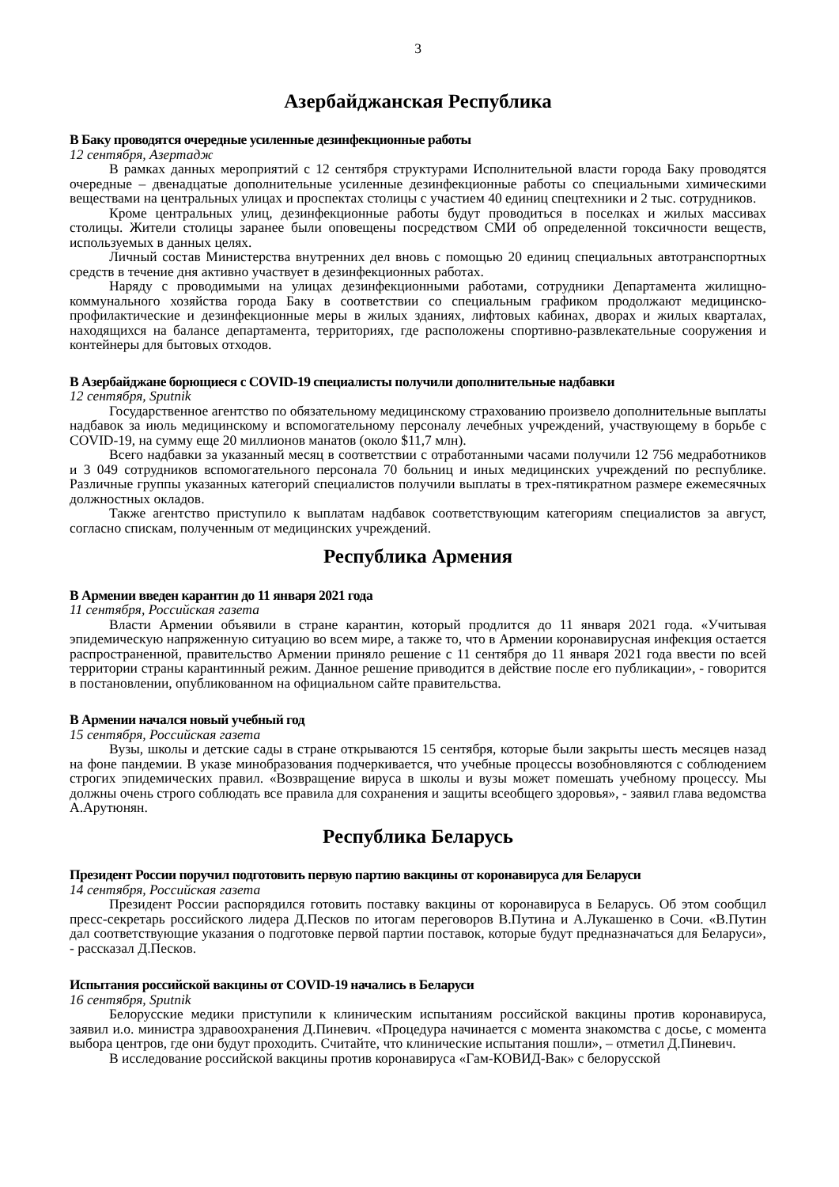3
Азербайджанская Республика
В Баку проводятся очередные усиленные дезинфекционные работы
12 сентября, Азертадж
В рамках данных мероприятий с 12 сентября структурами Исполнительной власти города Баку проводятся очередные – двенадцатые дополнительные усиленные дезинфекционные работы со специальными химическими веществами на центральных улицах и проспектах столицы с участием 40 единиц спецтехники и 2 тыс. сотрудников.
Кроме центральных улиц, дезинфекционные работы будут проводиться в поселках и жилых массивах столицы. Жители столицы заранее были оповещены посредством СМИ об определенной токсичности веществ, используемых в данных целях.
Личный состав Министерства внутренних дел вновь с помощью 20 единиц специальных автотранспортных средств в течение дня активно участвует в дезинфекционных работах.
Наряду с проводимыми на улицах дезинфекционными работами, сотрудники Департамента жилищно-коммунального хозяйства города Баку в соответствии со специальным графиком продолжают медицинско-профилактические и дезинфекционные меры в жилых зданиях, лифтовых кабинах, дворах и жилых кварталах, находящихся на балансе департамента, территориях, где расположены спортивно-развлекательные сооружения и контейнеры для бытовых отходов.
В Азербайджане борющиеся с COVID-19 специалисты получили дополнительные надбавки
12 сентября, Sputnik
Государственное агентство по обязательному медицинскому страхованию произвело дополнительные выплаты надбавок за июль медицинскому и вспомогательному персоналу лечебных учреждений, участвующему в борьбе с COVID-19, на сумму еще 20 миллионов манатов (около $11,7 млн).
Всего надбавки за указанный месяц в соответствии с отработанными часами получили 12 756 медработников и 3 049 сотрудников вспомогательного персонала 70 больниц и иных медицинских учреждений по республике. Различные группы указанных категорий специалистов получили выплаты в трех-пятикратном размере ежемесячных должностных окладов.
Также агентство приступило к выплатам надбавок соответствующим категориям специалистов за август, согласно спискам, полученным от медицинских учреждений.
Республика Армения
В Армении введен карантин до 11 января 2021 года
11 сентября, Российская газета
Власти Армении объявили в стране карантин, который продлится до 11 января 2021 года. «Учитывая эпидемическую напряженную ситуацию во всем мире, а также то, что в Армении коронавирусная инфекция остается распространенной, правительство Армении приняло решение с 11 сентября до 11 января 2021 года ввести по всей территории страны карантинный режим. Данное решение приводится в действие после его публикации», - говорится в постановлении, опубликованном на официальном сайте правительства.
В Армении начался новый учебный год
15 сентября, Российская газета
Вузы, школы и детские сады в стране открываются 15 сентября, которые были закрыты шесть месяцев назад на фоне пандемии. В указе минобразования подчеркивается, что учебные процессы возобновляются с соблюдением строгих эпидемических правил. «Возвращение вируса в школы и вузы может помешать учебному процессу. Мы должны очень строго соблюдать все правила для сохранения и защиты всеобщего здоровья», - заявил глава ведомства А.Арутюнян.
Республика Беларусь
Президент России поручил подготовить первую партию вакцины от коронавируса для Беларуси
14 сентября, Российская газета
Президент России распорядился готовить поставку вакцины от коронавируса в Беларусь. Об этом сообщил пресс-секретарь российского лидера Д.Песков по итогам переговоров В.Путина и А.Лукашенко в Сочи. «В.Путин дал соответствующие указания о подготовке первой партии поставок, которые будут предназначаться для Беларуси», - рассказал Д.Песков.
Испытания российской вакцины от COVID-19 начались в Беларуси
16 сентября, Sputnik
Белорусские медики приступили к клиническим испытаниям российской вакцины против коронавируса, заявил и.о. министра здравоохранения Д.Пиневич. «Процедура начинается с момента знакомства с досье, с момента выбора центров, где они будут проходить. Считайте, что клинические испытания пошли», – отметил Д.Пиневич.
В исследование российской вакцины против коронавируса «Гам-КОВИД-Вак» с белорусской